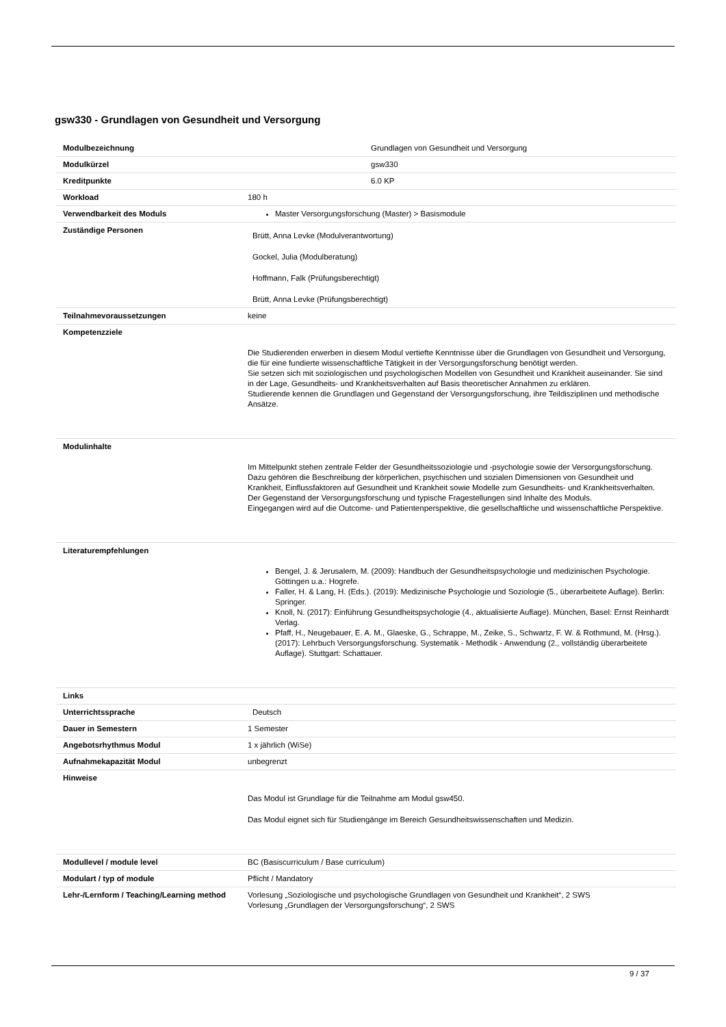gsw330 - Grundlagen von Gesundheit und Versorgung
| Modulbezeichnung | Grundlagen von Gesundheit und Versorgung |
| Modulkürzel | gsw330 |
| Kreditpunkte | 6.0 KP |
| Workload | 180 h |
| Verwendbarkeit des Moduls | Master Versorgungsforschung (Master) > Basismodule |
| Zuständige Personen | Brütt, Anna Levke (Modulverantwortung) Gockel, Julia (Modulberatung) Hoffmann, Falk (Prüfungsberechtigt) Brütt, Anna Levke (Prüfungsberechtigt) |
| Teilnahmevoraussetzungen | keine |
| Kompetenzziele | Die Studierenden erwerben in diesem Modul vertiefte Kenntnisse über die Grundlagen von Gesundheit und Versorgung, die für eine fundierte wissenschaftliche Tätigkeit in der Versorgungsforschung benötigt werden. Sie setzen sich mit soziologischen und psychologischen Modellen von Gesundheit und Krankheit auseinander. Sie sind in der Lage, Gesundheits- und Krankheitsverhalten auf Basis theoretischer Annahmen zu erklären. Studierende kennen die Grundlagen und Gegenstand der Versorgungsforschung, ihre Teildisziplinen und methodische Ansätze. |
| Modulinhalte | Im Mittelpunkt stehen zentrale Felder der Gesundheitssoziologie und -psychologie sowie der Versorgungsforschung. Dazu gehören die Beschreibung der körperlichen, psychischen und sozialen Dimensionen von Gesundheit und Krankheit, Einflussfaktoren auf Gesundheit und Krankheit sowie Modelle zum Gesundheits- und Krankheitsverhalten. Der Gegenstand der Versorgungsforschung und typische Fragestellungen sind Inhalte des Moduls. Eingegangen wird auf die Outcome- und Patientenperspektive, die gesellschaftliche und wissenschaftliche Perspektive. |
| Literaturempfehlungen | Bengel, J. & Jerusalem, M. (2009): Handbuch der Gesundheitspsychologie und medizinischen Psychologie. Göttingen u.a.: Hogrefe. Faller, H. & Lang, H. (Eds.). (2019): Medizinische Psychologie und Soziologie (5., überarbeitete Auflage). Berlin: Springer. Knoll, N. (2017): Einführung Gesundheitspsychologie (4., aktualisierte Auflage). München, Basel: Ernst Reinhardt Verlag. Pfaff, H., Neugebauer, E. A. M., Glaeske, G., Schrappe, M., Zeike, S., Schwartz, F. W. & Rothmund, M. (Hrsg.). (2017): Lehrbuch Versorgungsforschung. Systematik - Methodik - Anwendung (2., vollständig überarbeitete Auflage). Stuttgart: Schattauer. |
| Links | |
| Unterrichtssprache | Deutsch |
| Dauer in Semestern | 1 Semester |
| Angebotsrhythmus Modul | 1 x jährlich (WiSe) |
| Aufnahmekapazität Modul | unbegrenzt |
| Hinweise | Das Modul ist Grundlage für die Teilnahme am Modul gsw450. Das Modul eignet sich für Studiengänge im Bereich Gesundheitswissenschaften und Medizin. |
| Modullevel / module level | BC (Basiscurriculum / Base curriculum) |
| Modulart / typ of module | Pflicht / Mandatory |
| Lehr-/Lernform / Teaching/Learning method | Vorlesung „Soziologische und psychologische Grundlagen von Gesundheit und Krankheit“, 2 SWS Vorlesung „Grundlagen der Versorgungsforschung“, 2 SWS |
9 / 37